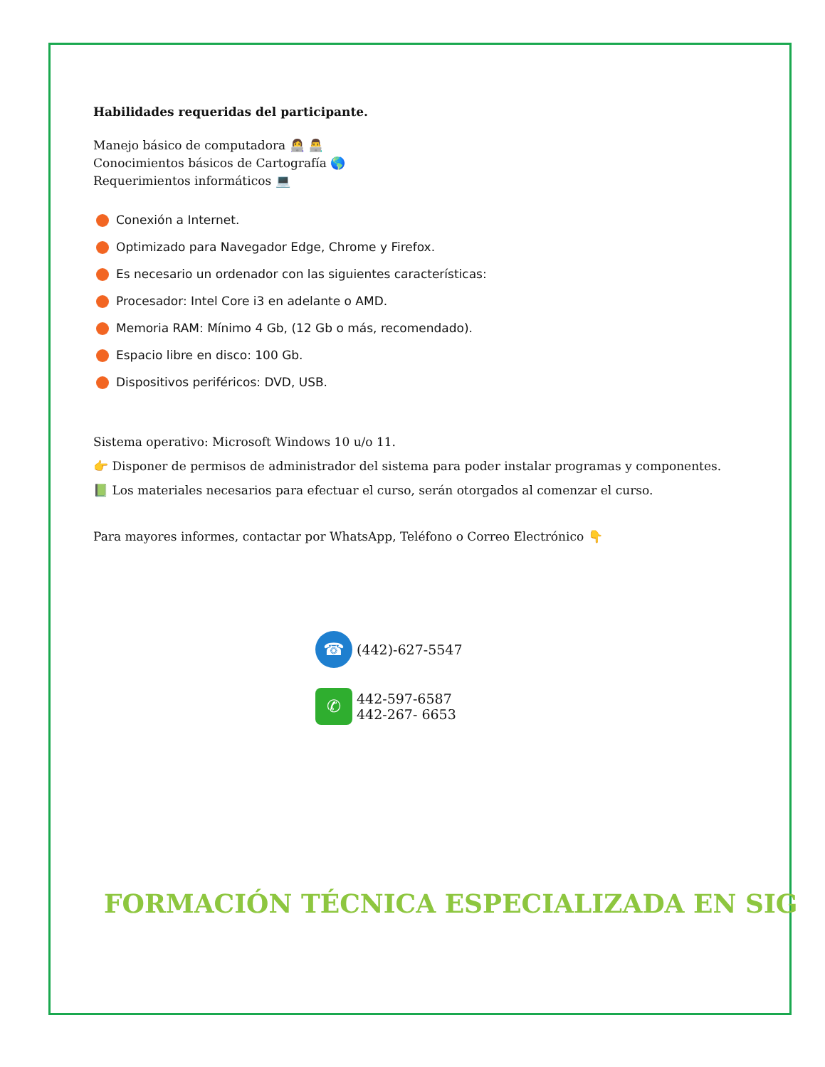Habilidades requeridas del participante.
Manejo básico de computadora 👩‍💻 👨‍💻
Conocimientos básicos de Cartografía 🌎
Requerimientos informáticos 💻
Conexión a Internet.
Optimizado para Navegador Edge, Chrome y Firefox.
Es necesario un ordenador con las siguientes características:
Procesador: Intel Core i3 en adelante o AMD.
Memoria RAM: Mínimo 4 Gb, (12 Gb o más, recomendado).
Espacio libre en disco: 100 Gb.
Dispositivos periféricos: DVD, USB.
Sistema operativo: Microsoft Windows 10 u/o 11.
👉 Disponer de permisos de administrador del sistema para poder instalar programas y componentes.
📗 Los materiales necesarios para efectuar el curso, serán otorgados al comenzar el curso.
Para mayores informes, contactar por WhatsApp, Teléfono o Correo Electrónico 👇
☎
(442)-627-5547
✆
442-597-6587
442-267- 6653
FORMACIÓN TÉCNICA ESPECIALIZADA EN SIG